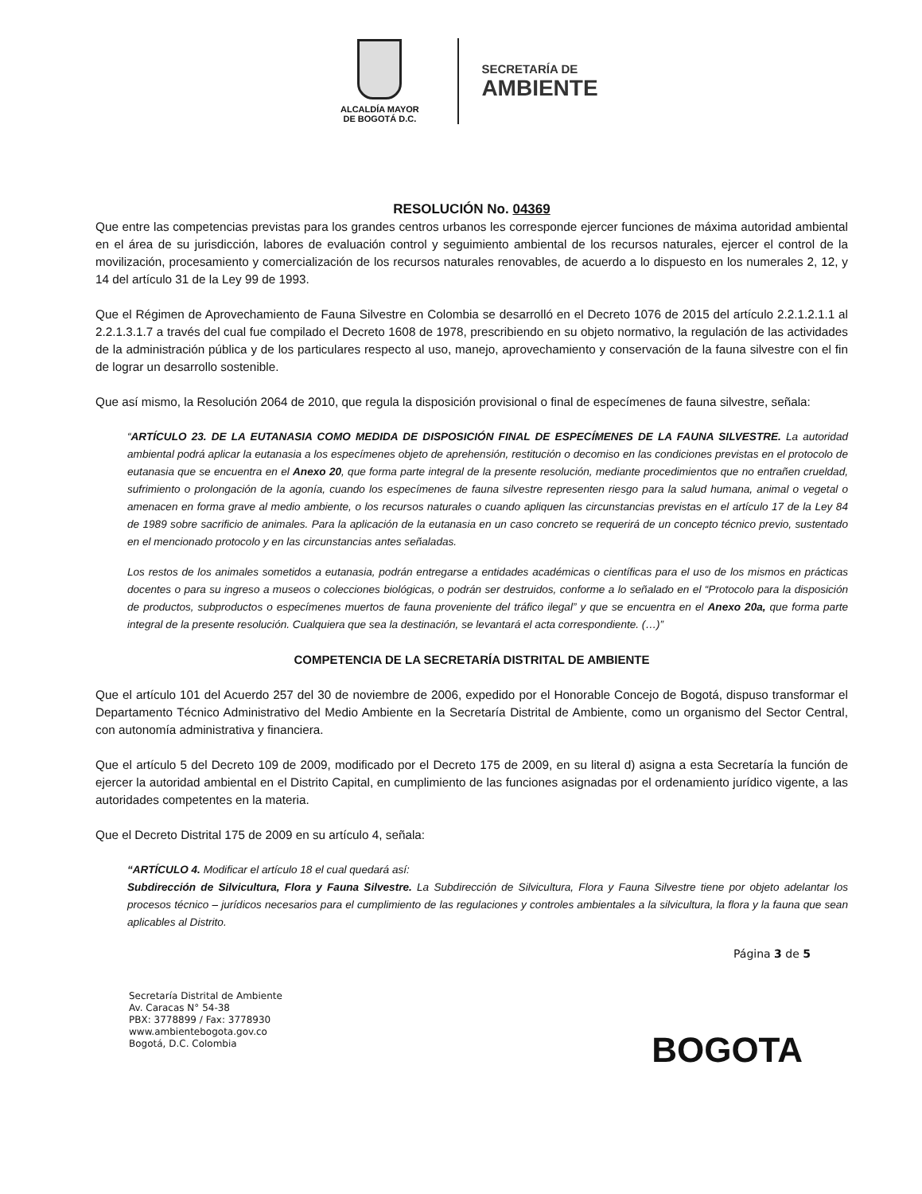ALCALDÍA MAYOR
DE BOGOTÁ D.C.
SECRETARÍA DE
AMBIENTE
RESOLUCIÓN No. 04369
Que entre las competencias previstas para los grandes centros urbanos les corresponde ejercer funciones de máxima autoridad ambiental en el área de su jurisdicción, labores de evaluación control y seguimiento ambiental de los recursos naturales, ejercer el control de la movilización, procesamiento y comercialización de los recursos naturales renovables, de acuerdo a lo dispuesto en los numerales 2, 12, y 14 del artículo 31 de la Ley 99 de 1993.
Que el Régimen de Aprovechamiento de Fauna Silvestre en Colombia se desarrolló en el Decreto 1076 de 2015 del artículo 2.2.1.2.1.1 al 2.2.1.3.1.7 a través del cual fue compilado el Decreto 1608 de 1978, prescribiendo en su objeto normativo, la regulación de las actividades de la administración pública y de los particulares respecto al uso, manejo, aprovechamiento y conservación de la fauna silvestre con el fin de lograr un desarrollo sostenible.
Que así mismo, la Resolución 2064 de 2010, que regula la disposición provisional o final de especímenes de fauna silvestre, señala:
“ARTÍCULO 23. DE LA EUTANASIA COMO MEDIDA DE DISPOSICIÓN FINAL DE ESPECÍMENES DE LA FAUNA SILVESTRE. La autoridad ambiental podrá aplicar la eutanasia a los especímenes objeto de aprehensión, restitución o decomiso en las condiciones previstas en el protocolo de eutanasia que se encuentra en el Anexo 20, que forma parte integral de la presente resolución, mediante procedimientos que no entrañen crueldad, sufrimiento o prolongación de la agonía, cuando los especímenes de fauna silvestre representen riesgo para la salud humana, animal o vegetal o amenacen en forma grave al medio ambiente, o los recursos naturales o cuando apliquen las circunstancias previstas en el artículo 17 de la Ley 84 de 1989 sobre sacrificio de animales. Para la aplicación de la eutanasia en un caso concreto se requerirá de un concepto técnico previo, sustentado en el mencionado protocolo y en las circunstancias antes señaladas.
Los restos de los animales sometidos a eutanasia, podrán entregarse a entidades académicas o científicas para el uso de los mismos en prácticas docentes o para su ingreso a museos o colecciones biológicas, o podrán ser destruidos, conforme a lo señalado en el “Protocolo para la disposición de productos, subproductos o especímenes muertos de fauna proveniente del tráfico ilegal” y que se encuentra en el Anexo 20a, que forma parte integral de la presente resolución. Cualquiera que sea la destinación, se levantará el acta correspondiente. (…)”
COMPETENCIA DE LA SECRETARÍA DISTRITAL DE AMBIENTE
Que el artículo 101 del Acuerdo 257 del 30 de noviembre de 2006, expedido por el Honorable Concejo de Bogotá, dispuso transformar el Departamento Técnico Administrativo del Medio Ambiente en la Secretaría Distrital de Ambiente, como un organismo del Sector Central, con autonomía administrativa y financiera.
Que el artículo 5 del Decreto 109 de 2009, modificado por el Decreto 175 de 2009, en su literal d) asigna a esta Secretaría la función de ejercer la autoridad ambiental en el Distrito Capital, en cumplimiento de las funciones asignadas por el ordenamiento jurídico vigente, a las autoridades competentes en la materia.
Que el Decreto Distrital 175 de 2009 en su artículo 4, señala:
“ARTÍCULO 4. Modificar el artículo 18 el cual quedará así:
Subdirección de Silvicultura, Flora y Fauna Silvestre. La Subdirección de Silvicultura, Flora y Fauna Silvestre tiene por objeto adelantar los procesos técnico – jurídicos necesarios para el cumplimiento de las regulaciones y controles ambientales a la silvicultura, la flora y la fauna que sean aplicables al Distrito.
Página 3 de 5
Secretaría Distrital de Ambiente
Av. Caracas N° 54-38
PBX: 3778899 / Fax: 3778930
www.ambientebogota.gov.co
Bogotá, D.C. Colombia
BOGOTA